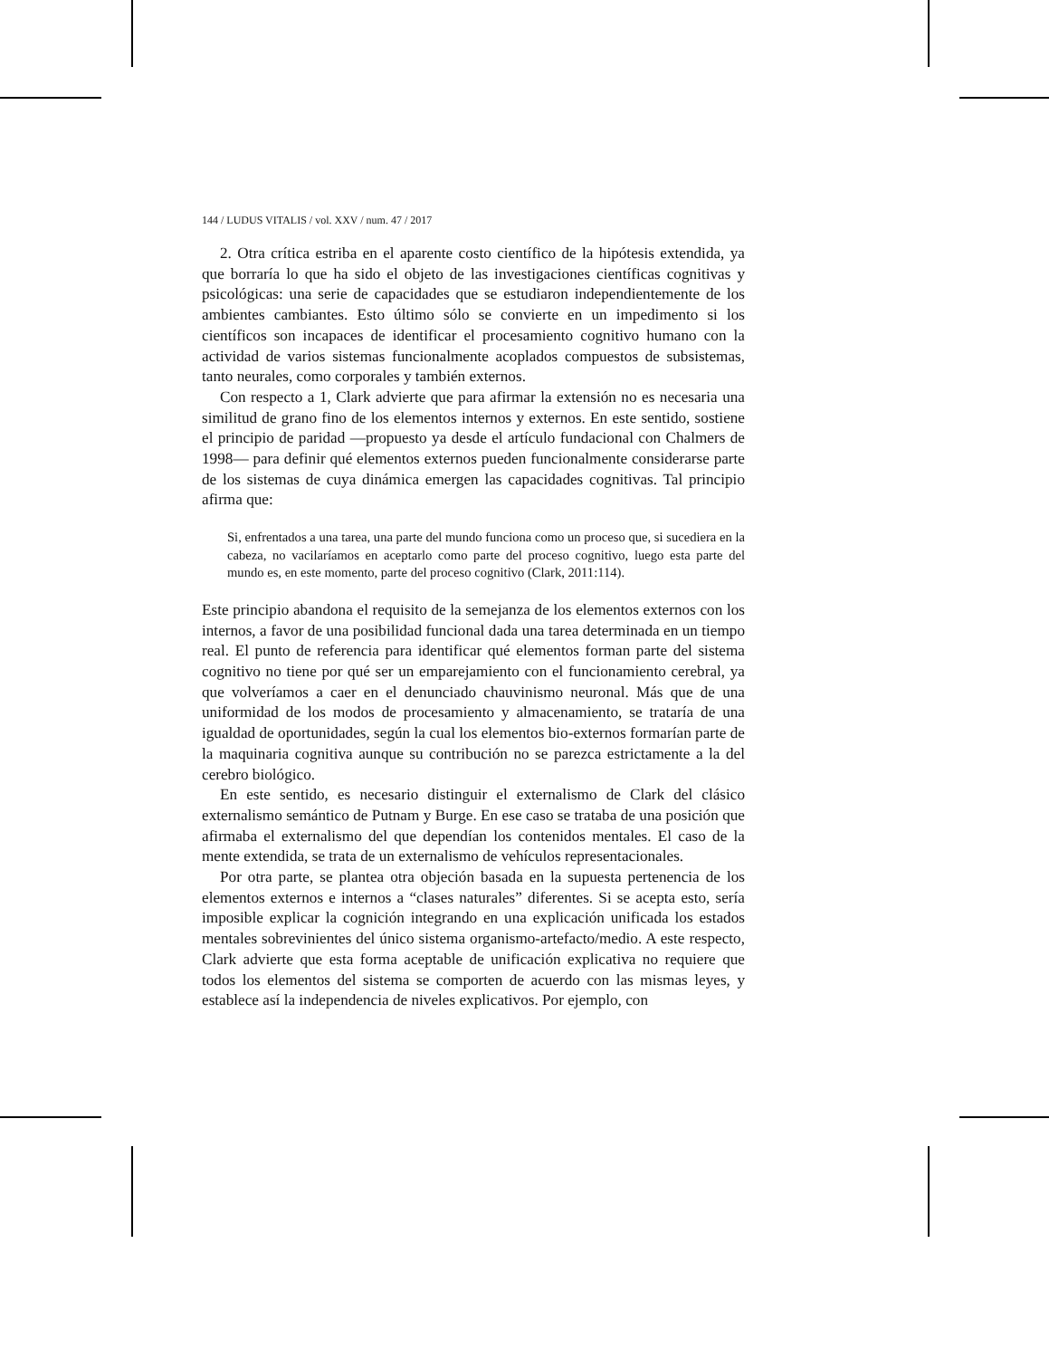144 / LUDUS VITALIS / vol. XXV / num. 47 / 2017
2. Otra crítica estriba en el aparente costo científico de la hipótesis extendida, ya que borraría lo que ha sido el objeto de las investigaciones científicas cognitivas y psicológicas: una serie de capacidades que se estudiaron independientemente de los ambientes cambiantes. Esto último sólo se convierte en un impedimento si los científicos son incapaces de identificar el procesamiento cognitivo humano con la actividad de varios sistemas funcionalmente acoplados compuestos de subsistemas, tanto neurales, como corporales y también externos.
Con respecto a 1, Clark advierte que para afirmar la extensión no es necesaria una similitud de grano fino de los elementos internos y externos. En este sentido, sostiene el principio de paridad —propuesto ya desde el artículo fundacional con Chalmers de 1998— para definir qué elementos externos pueden funcionalmente considerarse parte de los sistemas de cuya dinámica emergen las capacidades cognitivas. Tal principio afirma que:
Si, enfrentados a una tarea, una parte del mundo funciona como un proceso que, si sucediera en la cabeza, no vacilaríamos en aceptarlo como parte del proceso cognitivo, luego esta parte del mundo es, en este momento, parte del proceso cognitivo (Clark, 2011:114).
Este principio abandona el requisito de la semejanza de los elementos externos con los internos, a favor de una posibilidad funcional dada una tarea determinada en un tiempo real. El punto de referencia para identificar qué elementos forman parte del sistema cognitivo no tiene por qué ser un emparejamiento con el funcionamiento cerebral, ya que volveríamos a caer en el denunciado chauvinismo neuronal. Más que de una uniformidad de los modos de procesamiento y almacenamiento, se trataría de una igualdad de oportunidades, según la cual los elementos bio-externos formarían parte de la maquinaria cognitiva aunque su contribución no se parezca estrictamente a la del cerebro biológico.
En este sentido, es necesario distinguir el externalismo de Clark del clásico externalismo semántico de Putnam y Burge. En ese caso se trataba de una posición que afirmaba el externalismo del que dependían los contenidos mentales. El caso de la mente extendida, se trata de un externalismo de vehículos representacionales.
Por otra parte, se plantea otra objeción basada en la supuesta pertenencia de los elementos externos e internos a “clases naturales” diferentes. Si se acepta esto, sería imposible explicar la cognición integrando en una explicación unificada los estados mentales sobrevinientes del único sistema organismo-artefacto/medio. A este respecto, Clark advierte que esta forma aceptable de unificación explicativa no requiere que todos los elementos del sistema se comporten de acuerdo con las mismas leyes, y establece así la independencia de niveles explicativos. Por ejemplo, con